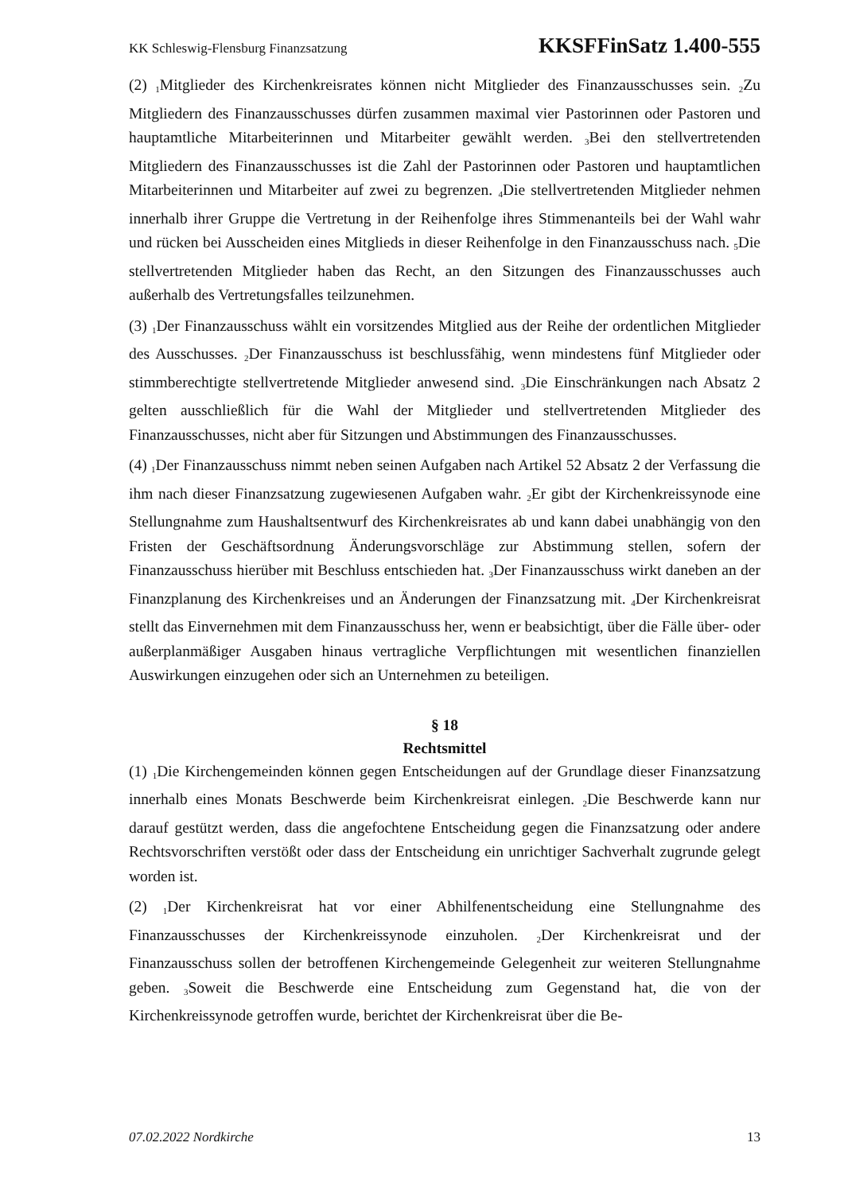KK Schleswig-Flensburg Finanzsatzung KKSFFinSatz 1.400-555
(2) <sub>1</sub>Mitglieder des Kirchenkreisrates können nicht Mitglieder des Finanzausschusses sein. <sub>2</sub>Zu Mitgliedern des Finanzausschusses dürfen zusammen maximal vier Pastorinnen oder Pastoren und hauptamtliche Mitarbeiterinnen und Mitarbeiter gewählt werden. <sub>3</sub>Bei den stellvertretenden Mitgliedern des Finanzausschusses ist die Zahl der Pastorinnen oder Pastoren und hauptamtlichen Mitarbeiterinnen und Mitarbeiter auf zwei zu begrenzen. <sub>4</sub>Die stellvertretenden Mitglieder nehmen innerhalb ihrer Gruppe die Vertretung in der Reihenfolge ihres Stimmenanteils bei der Wahl wahr und rücken bei Ausscheiden eines Mitglieds in dieser Reihenfolge in den Finanzausschuss nach. <sub>5</sub>Die stellvertretenden Mitglieder haben das Recht, an den Sitzungen des Finanzausschusses auch außerhalb des Vertretungsfalles teilzunehmen.
(3) <sub>1</sub>Der Finanzausschuss wählt ein vorsitzendes Mitglied aus der Reihe der ordentlichen Mitglieder des Ausschusses. <sub>2</sub>Der Finanzausschuss ist beschlussfähig, wenn mindestens fünf Mitglieder oder stimmberechtigte stellvertretende Mitglieder anwesend sind. <sub>3</sub>Die Einschränkungen nach Absatz 2 gelten ausschließlich für die Wahl der Mitglieder und stellvertretenden Mitglieder des Finanzausschusses, nicht aber für Sitzungen und Abstimmungen des Finanzausschusses.
(4) <sub>1</sub>Der Finanzausschuss nimmt neben seinen Aufgaben nach Artikel 52 Absatz 2 der Verfassung die ihm nach dieser Finanzsatzung zugewiesenen Aufgaben wahr. <sub>2</sub>Er gibt der Kirchenkreissynode eine Stellungnahme zum Haushaltsentwurf des Kirchenkreisrates ab und kann dabei unabhängig von den Fristen der Geschäftsordnung Änderungsvorschläge zur Abstimmung stellen, sofern der Finanzausschuss hierüber mit Beschluss entschieden hat. <sub>3</sub>Der Finanzausschuss wirkt daneben an der Finanzplanung des Kirchenkreises und an Änderungen der Finanzsatzung mit. <sub>4</sub>Der Kirchenkreisrat stellt das Einvernehmen mit dem Finanzausschuss her, wenn er beabsichtigt, über die Fälle über- oder außerplanmäßiger Ausgaben hinaus vertragliche Verpflichtungen mit wesentlichen finanziellen Auswirkungen einzugehen oder sich an Unternehmen zu beteiligen.
§ 18
Rechtsmittel
(1) <sub>1</sub>Die Kirchengemeinden können gegen Entscheidungen auf der Grundlage dieser Finanzsatzung innerhalb eines Monats Beschwerde beim Kirchenkreisrat einlegen. <sub>2</sub>Die Beschwerde kann nur darauf gestützt werden, dass die angefochtene Entscheidung gegen die Finanzsatzung oder andere Rechtsvorschriften verstößt oder dass der Entscheidung ein unrichtiger Sachverhalt zugrunde gelegt worden ist.
(2) <sub>1</sub>Der Kirchenkreisrat hat vor einer Abhilfenentscheidung eine Stellungnahme des Finanzausschusses der Kirchenkreissynode einzuholen. <sub>2</sub>Der Kirchenkreisrat und der Finanzausschuss sollen der betroffenen Kirchengemeinde Gelegenheit zur weiteren Stellungnahme geben. <sub>3</sub>Soweit die Beschwerde eine Entscheidung zum Gegenstand hat, die von der Kirchenkreissynode getroffen wurde, berichtet der Kirchenkreisrat über die Be-
07.02.2022 Nordkirche 13